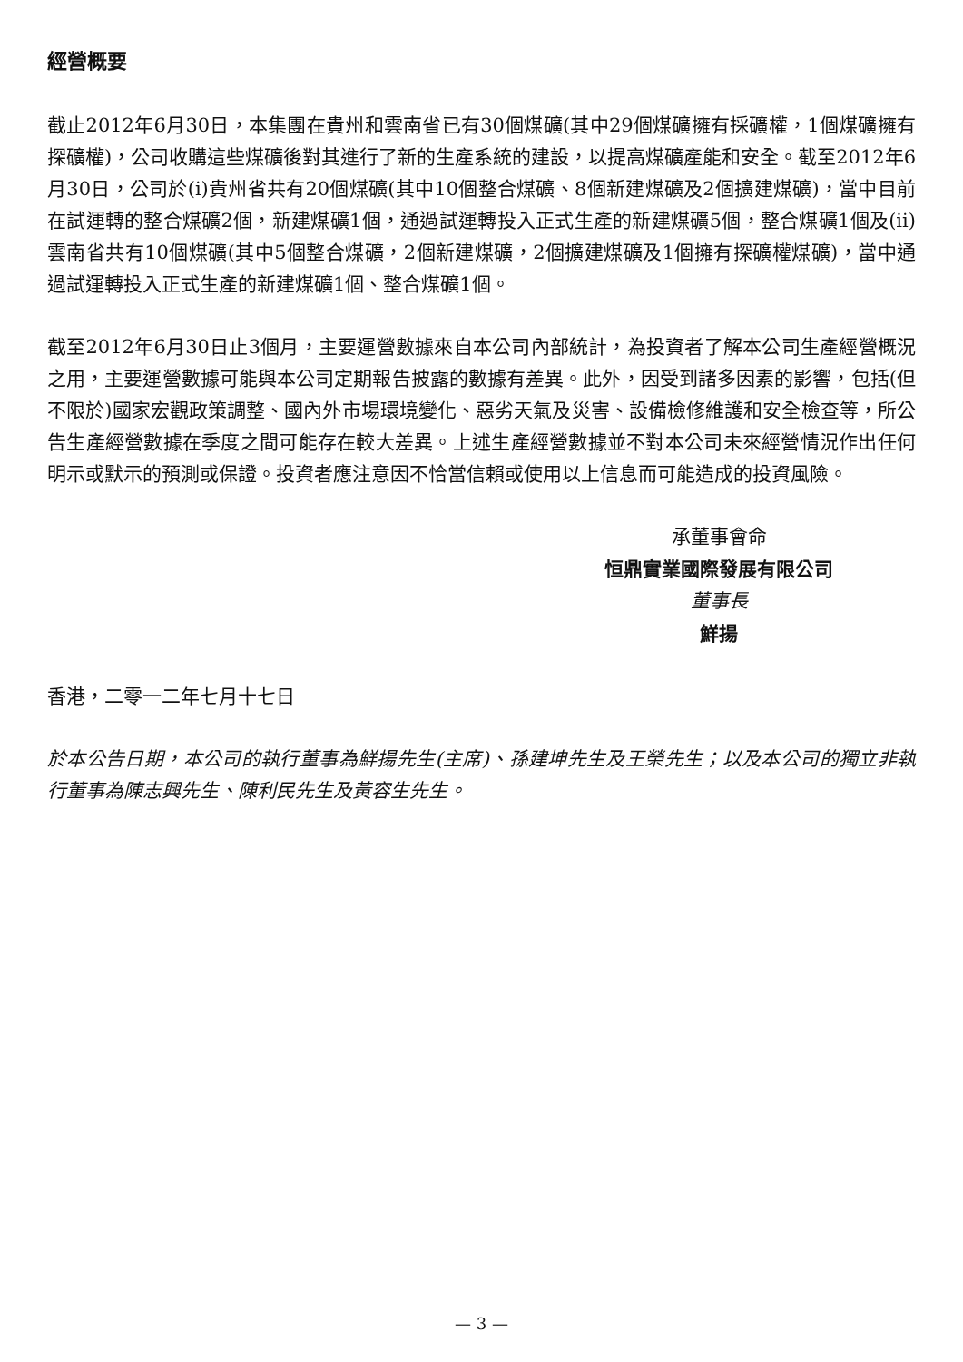經營概要
截止2012年6月30日，本集團在貴州和雲南省已有30個煤礦(其中29個煤礦擁有採礦權，1個煤礦擁有探礦權)，公司收購這些煤礦後對其進行了新的生產系統的建設，以提高煤礦產能和安全。截至2012年6月30日，公司於(i)貴州省共有20個煤礦(其中10個整合煤礦、8個新建煤礦及2個擴建煤礦)，當中目前在試運轉的整合煤礦2個，新建煤礦1個，通過試運轉投入正式生產的新建煤礦5個，整合煤礦1個及(ii)雲南省共有10個煤礦(其中5個整合煤礦，2個新建煤礦，2個擴建煤礦及1個擁有探礦權煤礦)，當中通過試運轉投入正式生產的新建煤礦1個、整合煤礦1個。
截至2012年6月30日止3個月，主要運營數據來自本公司內部統計，為投資者了解本公司生產經營概況之用，主要運營數據可能與本公司定期報告披露的數據有差異。此外，因受到諸多因素的影響，包括(但不限於)國家宏觀政策調整、國內外市場環境變化、惡劣天氣及災害、設備檢修維護和安全檢查等，所公告生產經營數據在季度之間可能存在較大差異。上述生產經營數據並不對本公司未來經營情況作出任何明示或默示的預測或保證。投資者應注意因不恰當信賴或使用以上信息而可能造成的投資風險。
承董事會命
恒鼎實業國際發展有限公司
董事長
鮮揚
香港，二零一二年七月十七日
於本公告日期，本公司的執行董事為鮮揚先生(主席)、孫建坤先生及王榮先生；以及本公司的獨立非執行董事為陳志興先生、陳利民先生及黃容生先生。
— 3 —